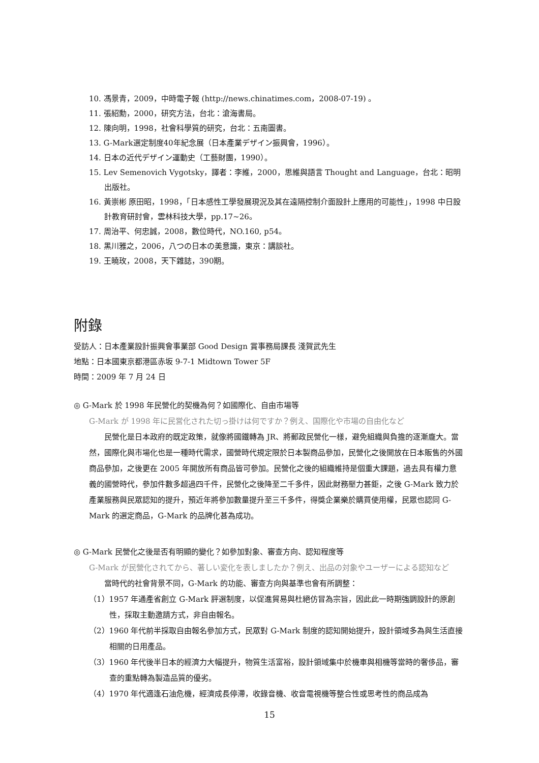10. 馮景青，2009，中時電子報 (http://news.chinatimes.com，2008-07-19) 。
11. 張紹勳，2000，研究方法，台北：滄海書局。
12. 陳向明，1998，社會科學質的研究，台北：五南圖書。
13. G-Mark選定制度40年紀念展（日本產業デザイン振興會，1996）。
14. 日本の近代デザイン運動史（工藝財團，1990）。
15. Lev Semenovich Vygotsky，譯者：李維，2000，思維與語言 Thought and Language，台北：昭明出版社。
16. 黃崇彬 原田昭，1998，「日本感性工學發展現況及其在遠隔控制介面設計上應用的可能性」，1998 中日設計教育研討會，雲林科技大學，pp.17~26。
17. 周治平、何忠誠，2008，數位時代，NO.160, p54。
18. 黑川雅之，2006，八つの日本の美意識，東京：講談社。
19. 王曉玫，2008，天下雜誌，390期。
附錄
受訪人：日本產業設計振興會事業部 Good Design 賞事務局課長 淺賀武先生
地點：日本國東京都港區赤坂 9-7-1 Midtown Tower 5F
時間：2009 年 7 月 24 日
◎ G-Mark 於 1998 年民營化的契機為何？如國際化、自由市場等
G-Mark が 1998 年に民営化された切っ掛けは何ですか？例え、国際化や市場の自由化など
民營化是日本政府的既定政策，就像將國鐵轉為 JR、將郵政民營化一樣，避免組織與負擔的逐漸龐大。當然，國際化與市場化也是一種時代需求，國營時代規定限於日本製商品參加，民營化之後開放在日本販售的外國商品參加，之後更在 2005 年開放所有商品皆可參加。民營化之後的組織維持是個重大課題，過去具有權力意義的國營時代，參加件數多超過四千件，民營化之後降至二千多件，因此財務壓力甚鉅，之後 G-Mark 致力於產業服務與民眾認知的提升，預近年將參加數量提升至三千多件，得獎企業樂於購買使用權，民眾也認同 G-Mark 的選定商品，G-Mark 的品牌化甚為成功。
◎ G-Mark 民營化之後是否有明顯的變化？如參加對象、審查方向、認知程度等
G-Mark が民營化されてから、著しい変化を表しましたか？例え、出品の対象やユーザーによる認知など
當時代的社會背景不同，G-Mark 的功能、審查方向與基準也會有所調整：
（1）1957 年通產省創立 G-Mark 評選制度，以促進貿易與杜絕仿冒為宗旨，因此此一時期強調設計的原創性，採取主動邀請方式，非自由報名。
（2）1960 年代前半採取自由報名參加方式，民眾對 G-Mark 制度的認知開始提升，設計領域多為與生活直接相關的日用產品。
（3）1960 年代後半日本的經濟力大幅提升，物質生活富裕，設計領域集中於機車與相機等當時的奢侈品，審查的重點轉為製造品質的優劣。
（4）1970 年代適逢石油危機，經濟成長停滯，收錄音機、收音電視機等整合性或思考性的商品成為
15